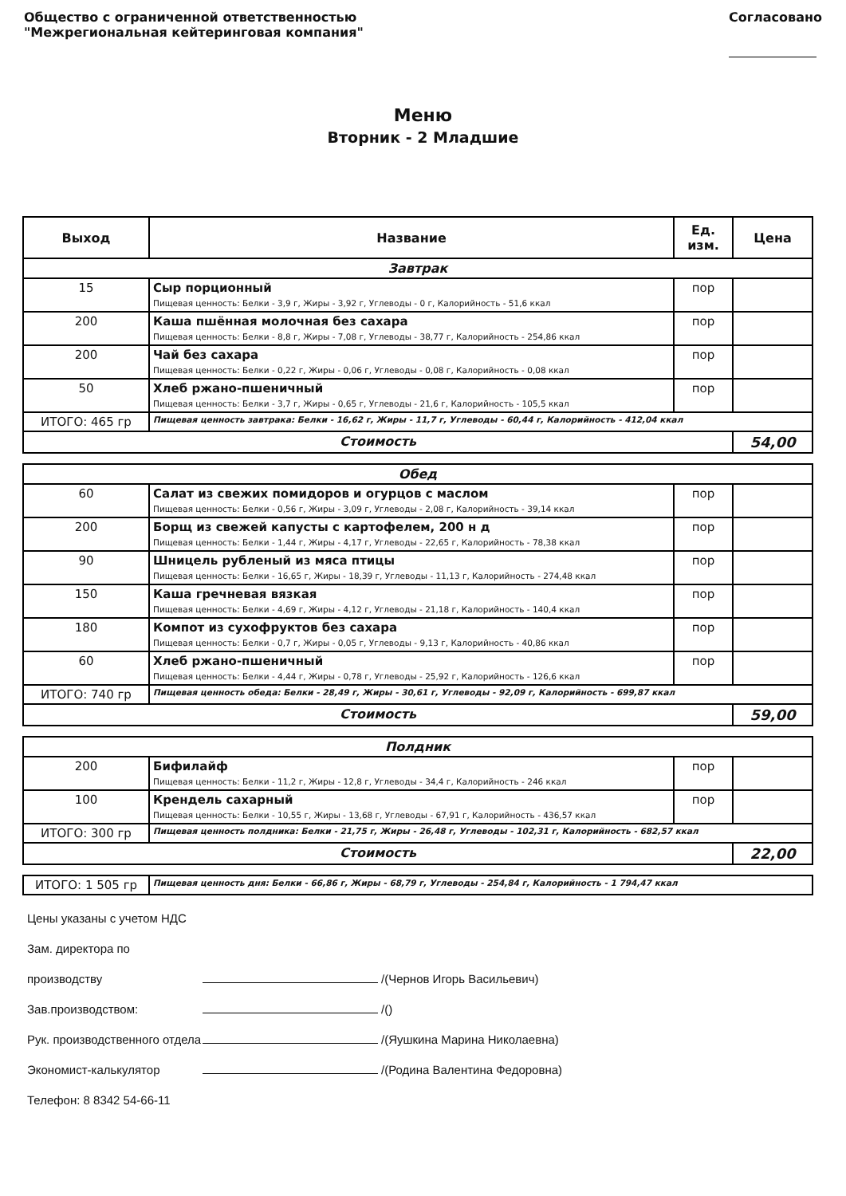Общество с ограниченной ответственностью
"Межрегиональная кейтеринговая компания"
Согласовано
Меню
Вторник - 2 Младшие
| Выход | Название | Ед. изм. | Цена |
| --- | --- | --- | --- |
| Завтрак | | | |
| 15 | Сыр порционный Пищевая ценность: Белки - 3,9 г, Жиры - 3,92 г, Углеводы - 0 г, Калорийность - 51,6 ккал | пор | |
| 200 | Каша пшённая молочная без сахара Пищевая ценность: Белки - 8,8 г, Жиры - 7,08 г, Углеводы - 38,77 г, Калорийность - 254,86 ккал | пор | |
| 200 | Чай без сахара Пищевая ценность: Белки - 0,22 г, Жиры - 0,06 г, Углеводы - 0,08 г, Калорийность - 0,08 ккал | пор | |
| 50 | Хлеб ржано-пшеничный Пищевая ценность: Белки - 3,7 г, Жиры - 0,65 г, Углеводы - 21,6 г, Калорийность - 105,5 ккал | пор | |
| ИТОГО: 465 гр | Пищевая ценность завтрака: Белки - 16,62 г, Жиры - 11,7 г, Углеводы - 60,44 г, Калорийность - 412,04 ккал | | |
| Стоимость | | | 54,00 |
| Обед | | | |
| 60 | Салат из свежих помидоров и огурцов с маслом Пищевая ценность: Белки - 0,56 г, Жиры - 3,09 г, Углеводы - 2,08 г, Калорийность - 39,14 ккал | пор | |
| 200 | Борщ из свежей капусты с картофелем, 200 н д Пищевая ценность: Белки - 1,44 г, Жиры - 4,17 г, Углеводы - 22,65 г, Калорийность - 78,38 ккал | пор | |
| 90 | Шницель рубленый из мяса птицы Пищевая ценность: Белки - 16,65 г, Жиры - 18,39 г, Углеводы - 11,13 г, Калорийность - 274,48 ккал | пор | |
| 150 | Каша гречневая вязкая Пищевая ценность: Белки - 4,69 г, Жиры - 4,12 г, Углеводы - 21,18 г, Калорийность - 140,4 ккал | пор | |
| 180 | Компот из сухофруктов без сахара Пищевая ценность: Белки - 0,7 г, Жиры - 0,05 г, Углеводы - 9,13 г, Калорийность - 40,86 ккал | пор | |
| 60 | Хлеб ржано-пшеничный Пищевая ценность: Белки - 4,44 г, Жиры - 0,78 г, Углеводы - 25,92 г, Калорийность - 126,6 ккал | пор | |
| ИТОГО: 740 гр | Пищевая ценность обеда: Белки - 28,49 г, Жиры - 30,61 г, Углеводы - 92,09 г, Калорийность - 699,87 ккал | | |
| Стоимость | | | 59,00 |
| Полдник | | | |
| 200 | Бифилайф Пищевая ценность: Белки - 11,2 г, Жиры - 12,8 г, Углеводы - 34,4 г, Калорийность - 246 ккал | пор | |
| 100 | Крендель сахарный Пищевая ценность: Белки - 10,55 г, Жиры - 13,68 г, Углеводы - 67,91 г, Калорийность - 436,57 ккал | пор | |
| ИТОГО: 300 гр | Пищевая ценность полдника: Белки - 21,75 г, Жиры - 26,48 г, Углеводы - 102,31 г, Калорийность - 682,57 ккал | | |
| Стоимость | | | 22,00 |
| ИТОГО: 1 505 гр | Пищевая ценность дня: Белки - 66,86 г, Жиры - 68,79 г, Углеводы - 254,84 г, Калорийность - 1 794,47 ккал |
Цены указаны с учетом НДС
Зам. директора по производству /(Чернов Игорь Васильевич)
Зав.производством: /()
Рук. производственного отдела /(Яушкина Марина Николаевна)
Экономист-калькулятор /(Родина Валентина Федоровна)
Телефон: 8 8342 54-66-11